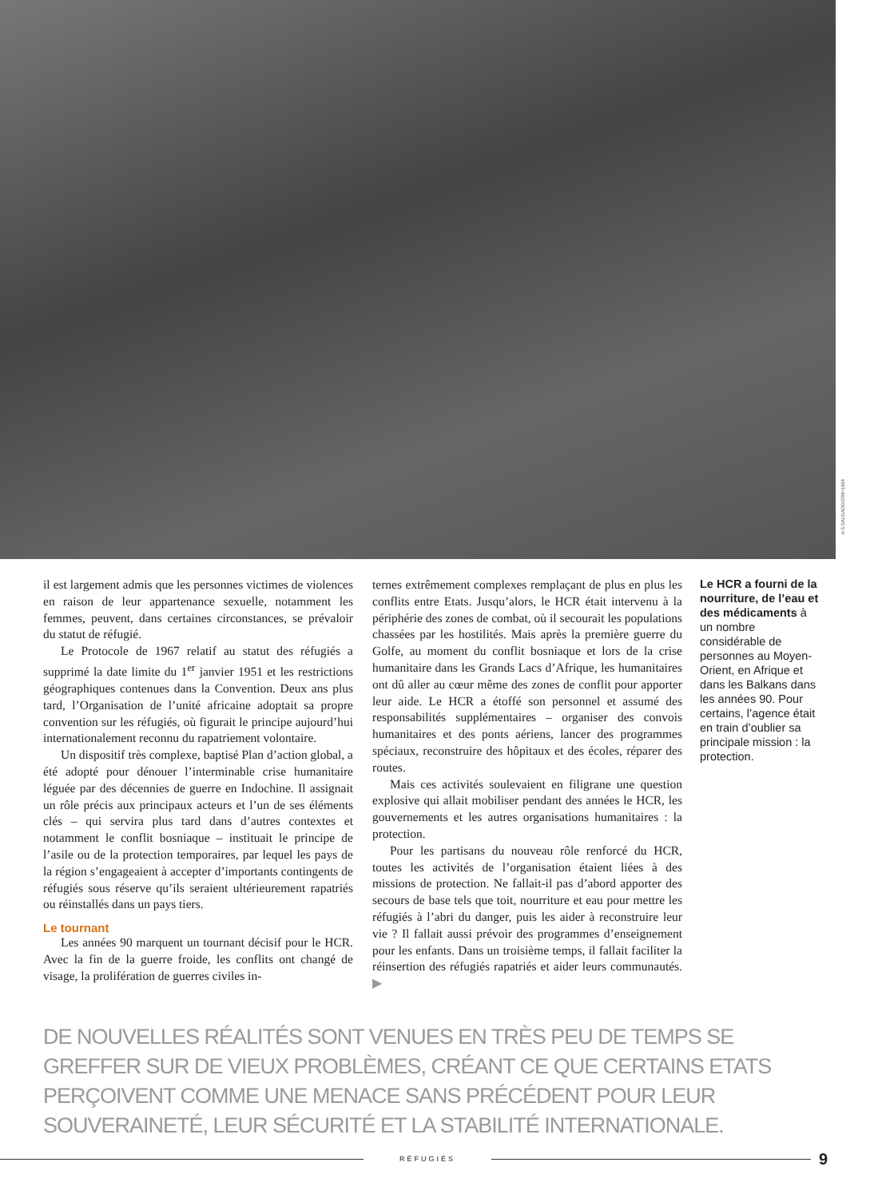©S.SALGADO/ZRE•1994
il est largement admis que les personnes victimes de violences en raison de leur appartenance sexuelle, notamment les femmes, peuvent, dans certaines circonstances, se prévaloir du statut de réfugié.
Le Protocole de 1967 relatif au statut des réfugiés a supprimé la date limite du 1<sup>er</sup> janvier 1951 et les restrictions géographiques contenues dans la Convention. Deux ans plus tard, l’Organisation de l’unité africaine adoptait sa propre convention sur les réfugiés, où figurait le principe aujourd’hui internationalement reconnu du rapatriement volontaire.
Un dispositif très complexe, baptisé Plan d’action global, a été adopté pour dénouer l’interminable crise humanitaire léguée par des décennies de guerre en Indochine. Il assignait un rôle précis aux principaux acteurs et l’un de ses éléments clés – qui servira plus tard dans d’autres contextes et notamment le conflit bosniaque – instituait le principe de l’asile ou de la protection temporaires, par lequel les pays de la région s’engageaient à accepter d’importants contingents de réfugiés sous réserve qu’ils seraient ultérieurement rapatriés ou réinstallés dans un pays tiers.
Le tournant
Les années 90 marquent un tournant décisif pour le HCR. Avec la fin de la guerre froide, les conflits ont changé de visage, la prolifération de guerres civiles in-
ternes extrêmement complexes remplaçant de plus en plus les conflits entre Etats. Jusqu’alors, le HCR était intervenu à la périphérie des zones de combat, où il secourait les populations chassées par les hostilités. Mais après la première guerre du Golfe, au moment du conflit bosniaque et lors de la crise humanitaire dans les Grands Lacs d’Afrique, les humanitaires ont dû aller au cœur même des zones de conflit pour apporter leur aide. Le HCR a étoffé son personnel et assumé des responsabilités supplémentaires – organiser des convois humanitaires et des ponts aériens, lancer des programmes spéciaux, reconstruire des hôpitaux et des écoles, réparer des routes.
Mais ces activités soulevaient en filigrane une question explosive qui allait mobiliser pendant des années le HCR, les gouvernements et les autres organisations humanitaires : la protection.
Pour les partisans du nouveau rôle renforcé du HCR, toutes les activités de l’organisation étaient liées à des missions de protection. Ne fallait-il pas d’abord apporter des secours de base tels que toit, nourriture et eau pour mettre les réfugiés à l’abri du danger, puis les aider à reconstruire leur vie ? Il fallait aussi prévoir des programmes d’enseignement pour les enfants. Dans un troisième temps, il fallait faciliter la réinsertion des réfugiés rapatriés et aider leurs communautés. ▶
Le HCR a fourni de la nourriture, de l’eau et des médicaments à un nombre considérable de personnes au Moyen-Orient, en Afrique et dans les Balkans dans les années 90. Pour certains, l’agence était en train d’oublier sa principale mission : la protection.
DE NOUVELLES RÉALITÉS SONT VENUES EN TRÈS PEU DE TEMPS SE GREFFER SUR DE VIEUX PROBLÈMES, CRÉANT CE QUE CERTAINS ETATS PERÇOIVENT COMME UNE MENACE SANS PRÉCÉDENT POUR LEUR SOUVERAINETÉ, LEUR SÉCURITÉ ET LA STABILITÉ INTERNATIONALE.
RÉFUGIÉS
9